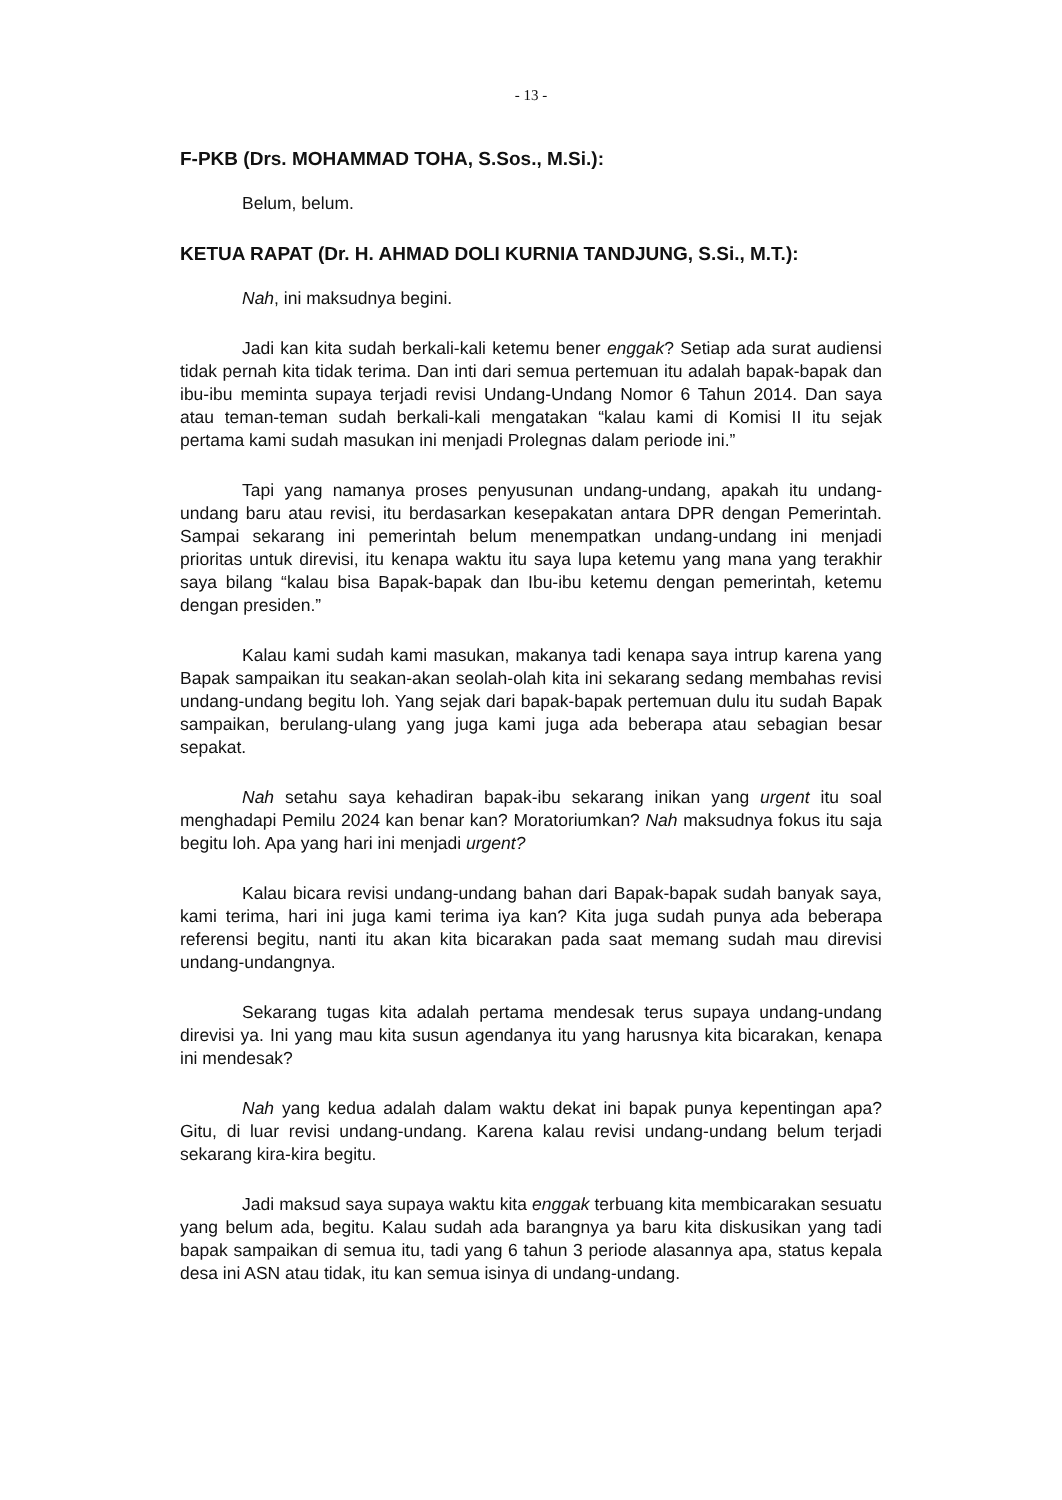- 13 -
F-PKB (Drs. MOHAMMAD TOHA, S.Sos., M.Si.):
Belum, belum.
KETUA RAPAT (Dr. H. AHMAD DOLI KURNIA TANDJUNG, S.Si., M.T.):
Nah, ini maksudnya begini.
Jadi kan kita sudah berkali-kali ketemu bener enggak? Setiap ada surat audiensi tidak pernah kita tidak terima. Dan inti dari semua pertemuan itu adalah bapak-bapak dan ibu-ibu meminta supaya terjadi revisi Undang-Undang Nomor 6 Tahun 2014. Dan saya atau teman-teman sudah berkali-kali mengatakan “kalau kami di Komisi II itu sejak pertama kami sudah masukan ini menjadi Prolegnas dalam periode ini.”
Tapi yang namanya proses penyusunan undang-undang, apakah itu undang-undang baru atau revisi, itu berdasarkan kesepakatan antara DPR dengan Pemerintah. Sampai sekarang ini pemerintah belum menempatkan undang-undang ini menjadi prioritas untuk direvisi, itu kenapa waktu itu saya lupa ketemu yang mana yang terakhir saya bilang “kalau bisa Bapak-bapak dan Ibu-ibu ketemu dengan pemerintah, ketemu dengan presiden.”
Kalau kami sudah kami masukan, makanya tadi kenapa saya intrup karena yang Bapak sampaikan itu seakan-akan seolah-olah kita ini sekarang sedang membahas revisi undang-undang begitu loh. Yang sejak dari bapak-bapak pertemuan dulu itu sudah Bapak sampaikan, berulang-ulang yang juga kami juga ada beberapa atau sebagian besar sepakat.
Nah setahu saya kehadiran bapak-ibu sekarang inikan yang urgent itu soal menghadapi Pemilu 2024 kan benar kan? Moratoriumkan? Nah maksudnya fokus itu saja begitu loh. Apa yang hari ini menjadi urgent?
Kalau bicara revisi undang-undang bahan dari Bapak-bapak sudah banyak saya, kami terima, hari ini juga kami terima iya kan? Kita juga sudah punya ada beberapa referensi begitu, nanti itu akan kita bicarakan pada saat memang sudah mau direvisi undang-undangnya.
Sekarang tugas kita adalah pertama mendesak terus supaya undang-undang direvisi ya. Ini yang mau kita susun agendanya itu yang harusnya kita bicarakan, kenapa ini mendesak?
Nah yang kedua adalah dalam waktu dekat ini bapak punya kepentingan apa? Gitu, di luar revisi undang-undang. Karena kalau revisi undang-undang belum terjadi sekarang kira-kira begitu.
Jadi maksud saya supaya waktu kita enggak terbuang kita membicarakan sesuatu yang belum ada, begitu. Kalau sudah ada barangnya ya baru kita diskusikan yang tadi bapak sampaikan di semua itu, tadi yang 6 tahun 3 periode alasannya apa, status kepala desa ini ASN atau tidak, itu kan semua isinya di undang-undang.